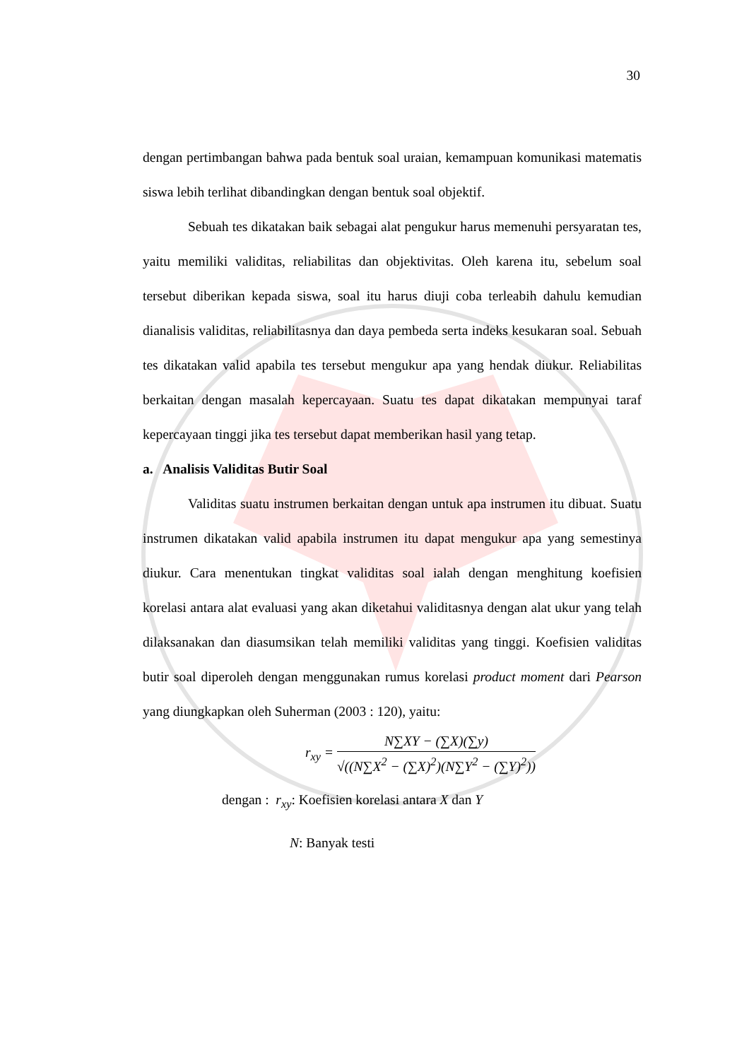30
dengan pertimbangan bahwa pada bentuk soal uraian, kemampuan komunikasi matematis siswa lebih terlihat dibandingkan dengan bentuk soal objektif.
Sebuah tes dikatakan baik sebagai alat pengukur harus memenuhi persyaratan tes, yaitu memiliki validitas, reliabilitas dan objektivitas. Oleh karena itu, sebelum soal tersebut diberikan kepada siswa, soal itu harus diuji coba terleabih dahulu kemudian dianalisis validitas, reliabilitasnya dan daya pembeda serta indeks kesukaran soal. Sebuah tes dikatakan valid apabila tes tersebut mengukur apa yang hendak diukur. Reliabilitas berkaitan dengan masalah kepercayaan. Suatu tes dapat dikatakan mempunyai taraf kepercayaan tinggi jika tes tersebut dapat memberikan hasil yang tetap.
a. Analisis Validitas Butir Soal
Validitas suatu instrumen berkaitan dengan untuk apa instrumen itu dibuat. Suatu instrumen dikatakan valid apabila instrumen itu dapat mengukur apa yang semestinya diukur. Cara menentukan tingkat validitas soal ialah dengan menghitung koefisien korelasi antara alat evaluasi yang akan diketahui validitasnya dengan alat ukur yang telah dilaksanakan dan diasumsikan telah memiliki validitas yang tinggi. Koefisien validitas butir soal diperoleh dengan menggunakan rumus korelasi product moment dari Pearson yang diungkapkan oleh Suherman (2003 : 120), yaitu:
r<sub>xy</sub> = N∑XY − (∑X)(∑y) √((N∑X<sup>2</sup> − (∑X)<sup>2</sup>)(N∑Y<sup>2</sup> − (∑Y)<sup>2</sup>))
dengan : r<sub>xy</sub>: Koefisien korelasi antara X dan Y
N: Banyak testi